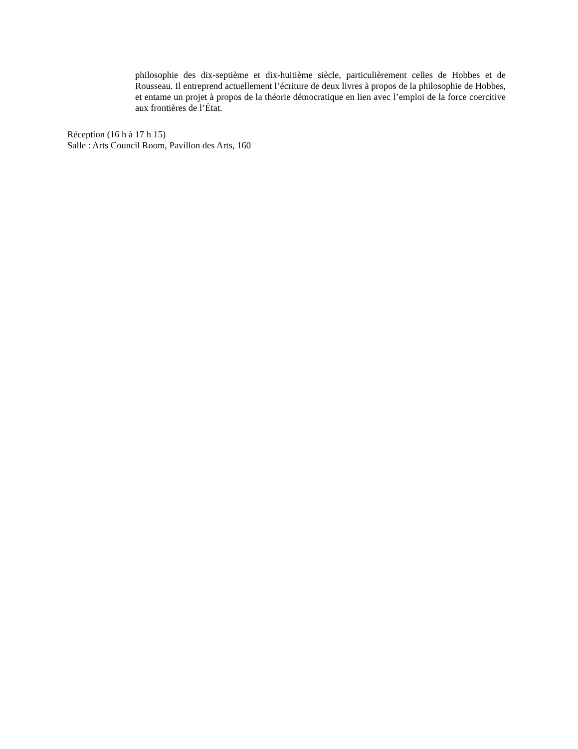philosophie des dix-septième et dix-huitième siècle, particulièrement celles de Hobbes et de Rousseau. Il entreprend actuellement l’écriture de deux livres à propos de la philosophie de Hobbes, et entame un projet à propos de la théorie démocratique en lien avec l’emploi de la force coercitive aux frontières de l’État.
Réception (16 h à 17 h 15)
Salle : Arts Council Room, Pavillon des Arts, 160